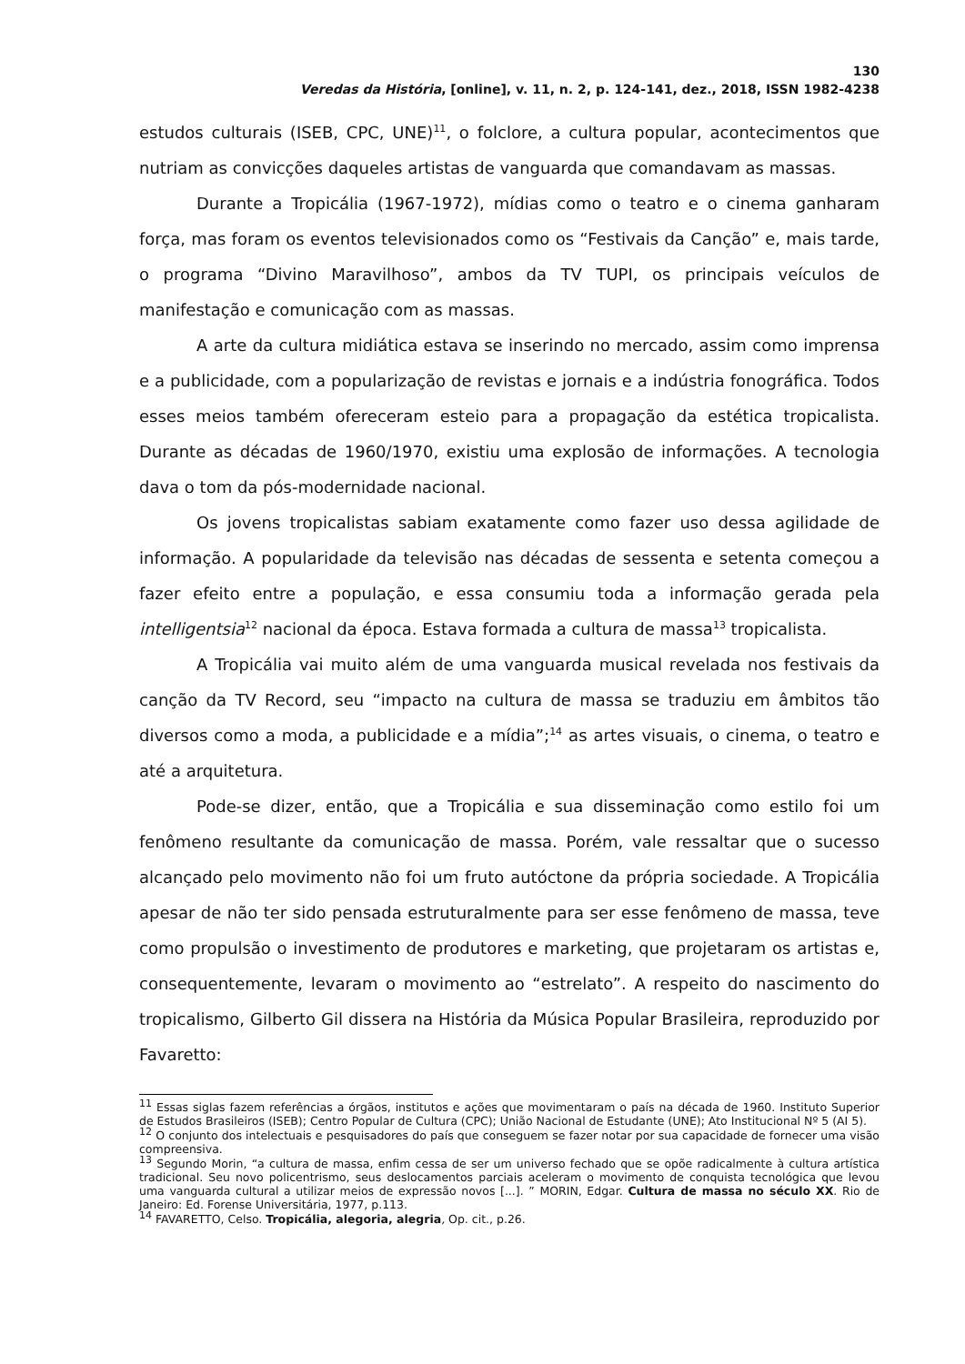130
Veredas da História, [online], v. 11, n. 2, p. 124-141, dez., 2018, ISSN 1982-4238
estudos culturais (ISEB, CPC, UNE)<sup>11</sup>, o folclore, a cultura popular, acontecimentos que nutriam as convicções daqueles artistas de vanguarda que comandavam as massas.
Durante a Tropicália (1967-1972), mídias como o teatro e o cinema ganharam força, mas foram os eventos televisionados como os “Festivais da Canção” e, mais tarde, o programa “Divino Maravilhoso”, ambos da TV TUPI, os principais veículos de manifestação e comunicação com as massas.
A arte da cultura midiática estava se inserindo no mercado, assim como imprensa e a publicidade, com a popularização de revistas e jornais e a indústria fonográfica. Todos esses meios também ofereceram esteio para a propagação da estética tropicalista. Durante as décadas de 1960/1970, existiu uma explosão de informações. A tecnologia dava o tom da pós-modernidade nacional.
Os jovens tropicalistas sabiam exatamente como fazer uso dessa agilidade de informação. A popularidade da televisão nas décadas de sessenta e setenta começou a fazer efeito entre a população, e essa consumiu toda a informação gerada pela intelligentsia<sup>12</sup> nacional da época. Estava formada a cultura de massa<sup>13</sup> tropicalista.
A Tropicália vai muito além de uma vanguarda musical revelada nos festivais da canção da TV Record, seu “impacto na cultura de massa se traduziu em âmbitos tão diversos como a moda, a publicidade e a mídia”;<sup>14</sup> as artes visuais, o cinema, o teatro e até a arquitetura.
Pode-se dizer, então, que a Tropicália e sua disseminação como estilo foi um fenômeno resultante da comunicação de massa. Porém, vale ressaltar que o sucesso alcançado pelo movimento não foi um fruto autóctone da própria sociedade. A Tropicália apesar de não ter sido pensada estruturalmente para ser esse fenômeno de massa, teve como propulsão o investimento de produtores e marketing, que projetaram os artistas e, consequentemente, levaram o movimento ao “estrelato”. A respeito do nascimento do tropicalismo, Gilberto Gil dissera na História da Música Popular Brasileira, reproduzido por Favaretto:
<sup>11</sup> Essas siglas fazem referências a órgãos, institutos e ações que movimentaram o país na década de 1960. Instituto Superior de Estudos Brasileiros (ISEB); Centro Popular de Cultura (CPC); União Nacional de Estudante (UNE); Ato Institucional Nº 5 (AI 5).
<sup>12</sup> O conjunto dos intelectuais e pesquisadores do país que conseguem se fazer notar por sua capacidade de fornecer uma visão compreensiva.
<sup>13</sup> Segundo Morin, “a cultura de massa, enfim cessa de ser um universo fechado que se opõe radicalmente à cultura artística tradicional. Seu novo policentrismo, seus deslocamentos parciais aceleram o movimento de conquista tecnológica que levou uma vanguarda cultural a utilizar meios de expressão novos [...]. ” MORIN, Edgar. Cultura de massa no século XX. Rio de Janeiro: Ed. Forense Universitária, 1977, p.113.
<sup>14</sup> FAVARETTO, Celso. Tropicália, alegoria, alegria, Op. cit., p.26.